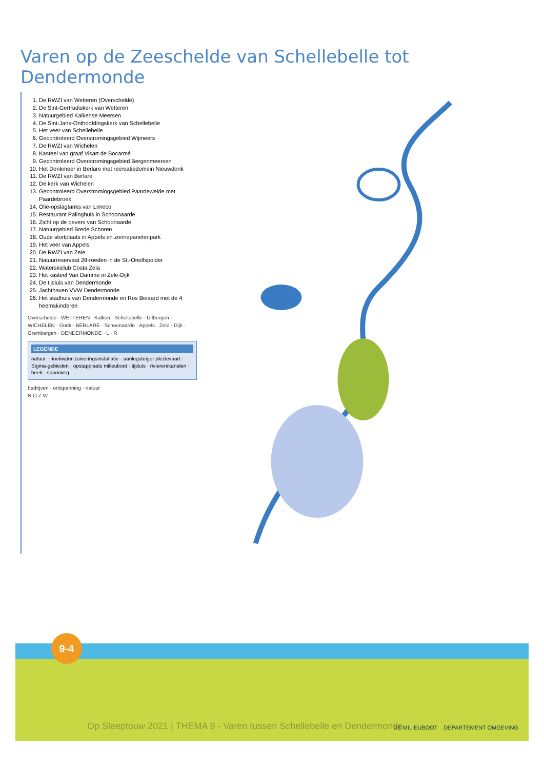Varen op de Zeeschelde van Schellebelle tot Dendermonde
1. De RWZI van Wetteren (Overschelde)
2. De Sint-Gertrudiskerk van Wetteren
3. Natuurgebied Kalkense Meersen
4. De Sint-Jans-Onthoofdingskerk van Schellebelle
5. Het veer van Schellebelle
6. Gecontroleerd Overstromingsgebied Wijmeers
7. De RWZI van Wichelen
8. Kasteel van graaf Visart de Bocarmé
9. Gecontroleerd Overstromingsgebied Bergenmeersen
10. Het Donkmeer in Berlare met recreatiedomein Nieuwdonk
11. De RWZI van Berlare
12. De kerk van Wichelen
13. Gecontroleerd Overstromingsgebied Paardeweide met Paardebroek
14. Olie-opslagtanks van Limeco
15. Restaurant Palinghuis in Schoonaarde
16. Zicht op de oevers van Schoonaarde
17. Natuurgebied Brede Schoren
18. Oude stortplaats in Appels en zonnepanelenpark
19. Het veer van Appels
20. De RWZI van Zele
21. Natuurreservaat 28-roeden in de St.-Onolfspolder
22. Waterskiclub Costa Zela
23. Het kasteel Van Damme in Zele-Dijk
24. De tijsluis van Dendermonde
25. Jachthaven VVW Dendermonde
26. Het stadhuis van Dendermonde en Ros Beiaard met de 4 heemskinderen
Overschelde · WETTEREN · Kalken · Schellebelle · Uitbergen · WICHELEN · Donk · BERLARE · Schoonaarde · Appels · Zele · Dijk · Grembergen · DENDERMONDE · L · R
LEGENDE
natuur · rioolwater-zuiveringsinstallatie · aanlegsteiger plezievaart · Sigma-gebieden · opstapplaats milieuboot · tijsluis · rivieren/kanalen · beek · spoorweg
bedrijven · ontspanning · natuur
N O Z W
9-4
Op Sleeptouw 2021 | THEMA 9 - Varen tussen Schellebelle en Dendermonde
DE MILIEUBOOT DEPARTEMENT OMGEVING